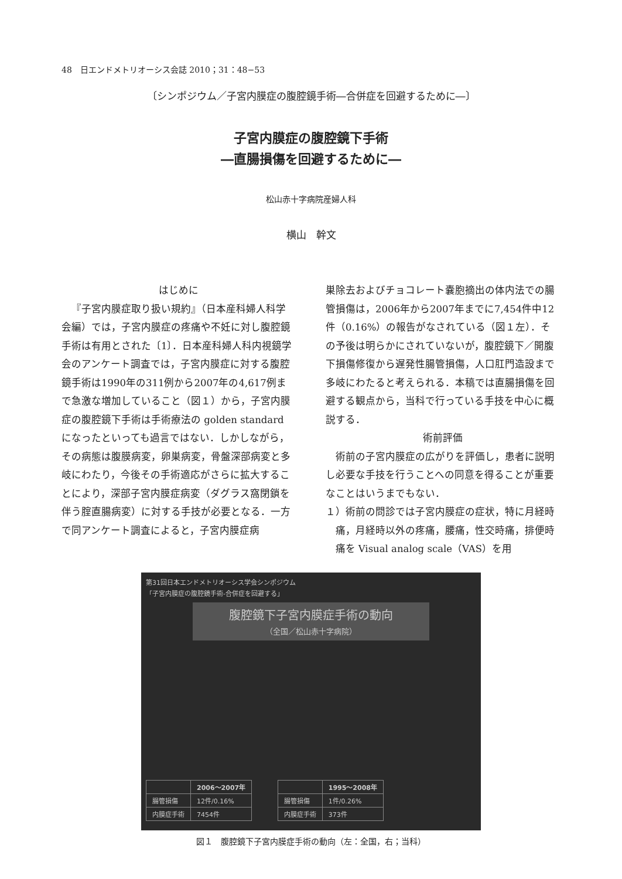48　日エンドメトリオーシス会誌 2010；31：48−53
〔シンポジウム／子宮内膜症の腹腔鏡手術―合併症を回避するために―〕
子宮内膜症の腹腔鏡下手術
―直腸損傷を回避するために―
松山赤十字病院産婦人科
横山　幹文
はじめに
『子宮内膜症取り扱い規約』（日本産科婦人科学会編）では，子宮内膜症の疼痛や不妊に対し腹腔鏡手術は有用とされた〔1〕．日本産科婦人科内視鏡学会のアンケート調査では，子宮内膜症に対する腹腔鏡手術は1990年の311例から2007年の4,617例まで急激な増加していること（図１）から，子宮内膜症の腹腔鏡下手術は手術療法の golden standard になったといっても過言ではない．しかしながら，その病態は腹膜病変，卵巣病変，骨盤深部病変と多岐にわたり，今後その手術適応がさらに拡大することにより，深部子宮内膜症病変（ダグラス窩閉鎖を伴う腟直腸病変）に対する手技が必要となる．一方で同アンケート調査によると，子宮内膜症病
巣除去およびチョコレート嚢胞摘出の体内法での腸管損傷は，2006年から2007年までに7,454件中12件（0.16%）の報告がなされている（図１左）．その予後は明らかにされていないが，腹腔鏡下／開腹下損傷修復から遅発性腸管損傷，人口肛門造設まで多岐にわたると考えられる．本稿では直腸損傷を回避する観点から，当科で行っている手技を中心に概説する．
術前評価
術前の子宮内膜症の広がりを評価し，患者に説明し必要な手技を行うことへの同意を得ることが重要なことはいうまでもない．
１）術前の問診では子宮内膜症の症状，特に月経時痛，月経時以外の疼痛，腰痛，性交時痛，排便時痛を Visual analog scale（VAS）を用
第31回日本エンドメトリオーシス学会シンポジウム
「子宮内膜症の腹腔鏡手術-合併症を回避する」
腹腔鏡下子宮内膜症手術の動向
（全国／松山赤十字病院）
| | 2006〜2007年 |
| --- | --- |
| 腸管損傷 | 12件/0.16% |
| 内膜症手術 | 7454件 |
| | 1995〜2008年 |
| --- | --- |
| 腸管損傷 | 1件/0.26% |
| 内膜症手術 | 373件 |
図１　腹腔鏡下子宮内膜症手術の動向（左：全国，右；当科）